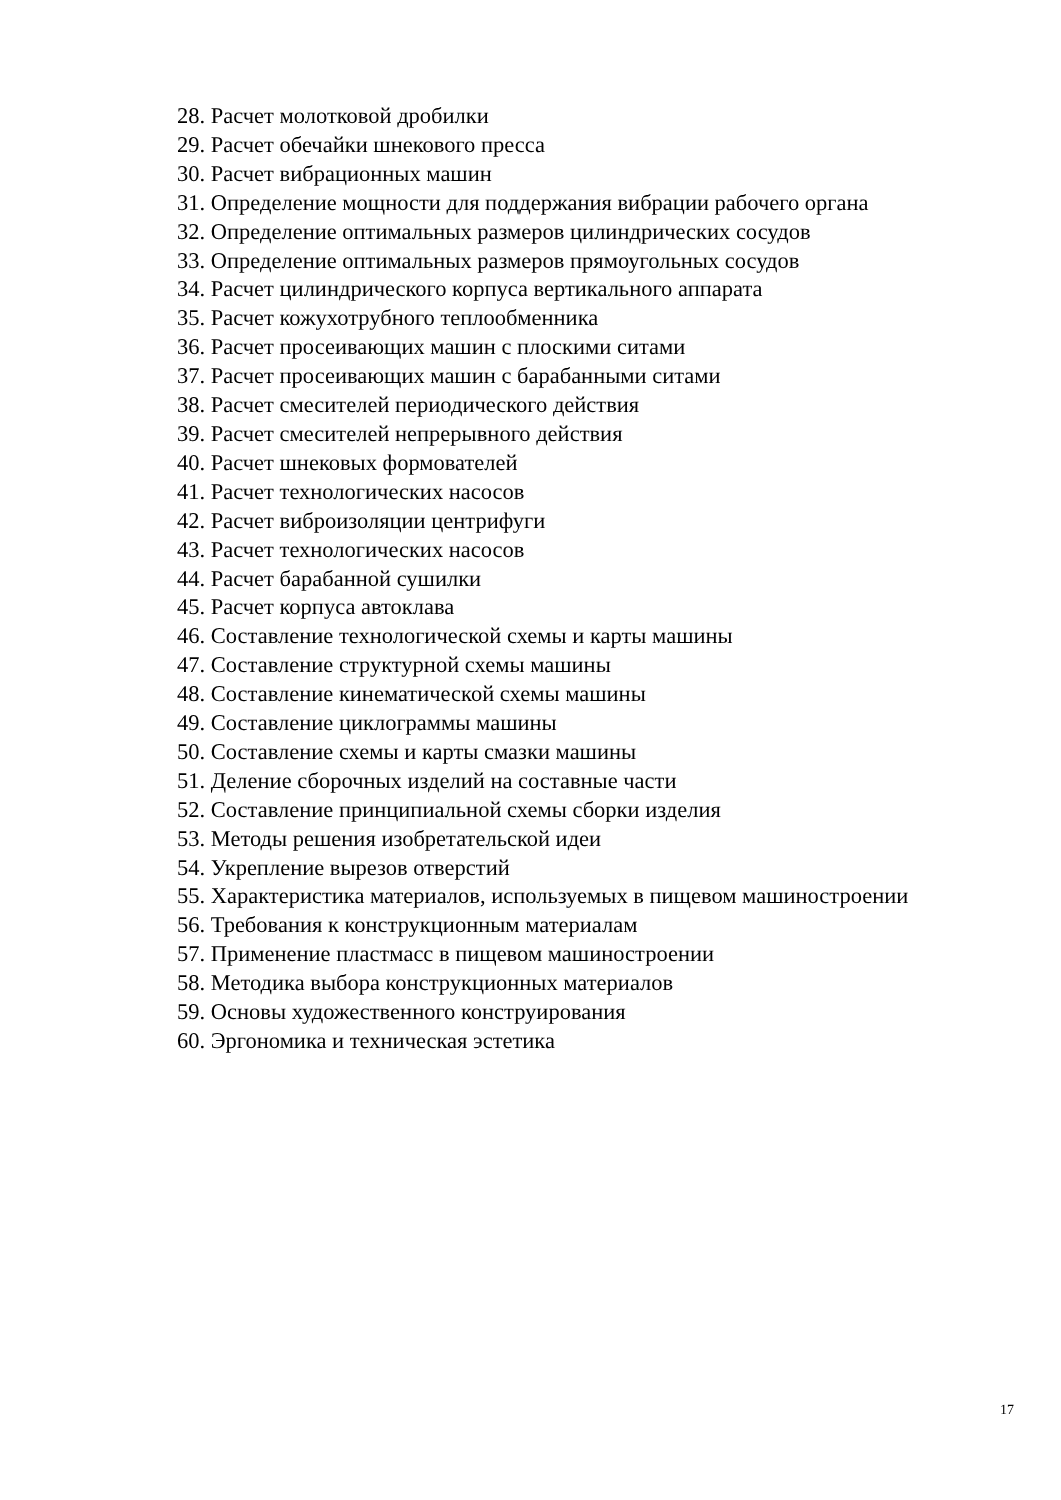28. Расчет молотковой дробилки
29. Расчет обечайки шнекового пресса
30. Расчет вибрационных машин
31. Определение мощности для поддержания вибрации рабочего органа
32. Определение оптимальных размеров цилиндрических сосудов
33. Определение оптимальных размеров прямоугольных сосудов
34. Расчет цилиндрического корпуса вертикального аппарата
35. Расчет кожухотрубного теплообменника
36. Расчет просеивающих машин с плоскими ситами
37. Расчет просеивающих машин с барабанными ситами
38. Расчет смесителей периодического действия
39. Расчет смесителей непрерывного действия
40. Расчет шнековых формователей
41. Расчет технологических насосов
42. Расчет виброизоляции центрифуги
43. Расчет технологических насосов
44. Расчет барабанной сушилки
45. Расчет корпуса автоклава
46. Составление технологической схемы и карты машины
47. Составление структурной схемы машины
48. Составление кинематической схемы машины
49. Составление циклограммы машины
50. Составление схемы и карты смазки машины
51. Деление сборочных изделий на составные части
52. Составление принципиальной схемы сборки изделия
53. Методы решения изобретательской идеи
54. Укрепление вырезов отверстий
55. Характеристика материалов, используемых в пищевом машиностроении
56. Требования к конструкционным материалам
57. Применение пластмасс в пищевом машиностроении
58. Методика выбора конструкционных материалов
59. Основы художественного конструирования
60. Эргономика и техническая эстетика
17